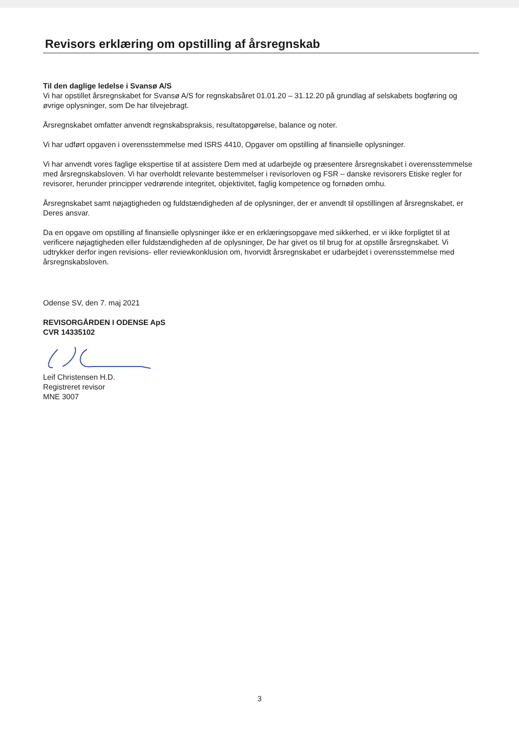Revisors erklæring om opstilling af årsregnskab
Til den daglige ledelse i Svansø A/S
Vi har opstillet årsregnskabet for Svansø A/S for regnskabsåret 01.01.20 – 31.12.20 på grundlag af selskabets bogføring og øvrige oplysninger, som De har tilvejebragt.
Årsregnskabet omfatter anvendt regnskabspraksis, resultatopgørelse, balance og noter.
Vi har udført opgaven i overensstemmelse med ISRS 4410, Opgaver om opstilling af finansielle oplysninger.
Vi har anvendt vores faglige ekspertise til at assistere Dem med at udarbejde og præsentere årsregnskabet i overensstemmelse med årsregnskabsloven. Vi har overholdt relevante bestemmelser i revisorloven og FSR – danske revisorers Etiske regler for revisorer, herunder principper vedrørende integritet, objektivitet, faglig kompetence og fornøden omhu.
Årsregnskabet samt nøjagtigheden og fuldstændigheden af de oplysninger, der er anvendt til opstillingen af årsregnskabet, er Deres ansvar.
Da en opgave om opstilling af finansielle oplysninger ikke er en erklæringsopgave med sikkerhed, er vi ikke forpligtet til at verificere nøjagtigheden eller fuldstændigheden af de oplysninger, De har givet os til brug for at opstille årsregnskabet. Vi udtrykker derfor ingen revisions- eller reviewkonklusion om, hvorvidt årsregnskabet er udarbejdet i overensstemmelse med årsregnskabsloven.
Odense SV, den 7. maj 2021
REVISORGÅRDEN I ODENSE ApS
CVR 14335102
Leif Christensen H.D.
Registreret revisor
MNE 3007
3